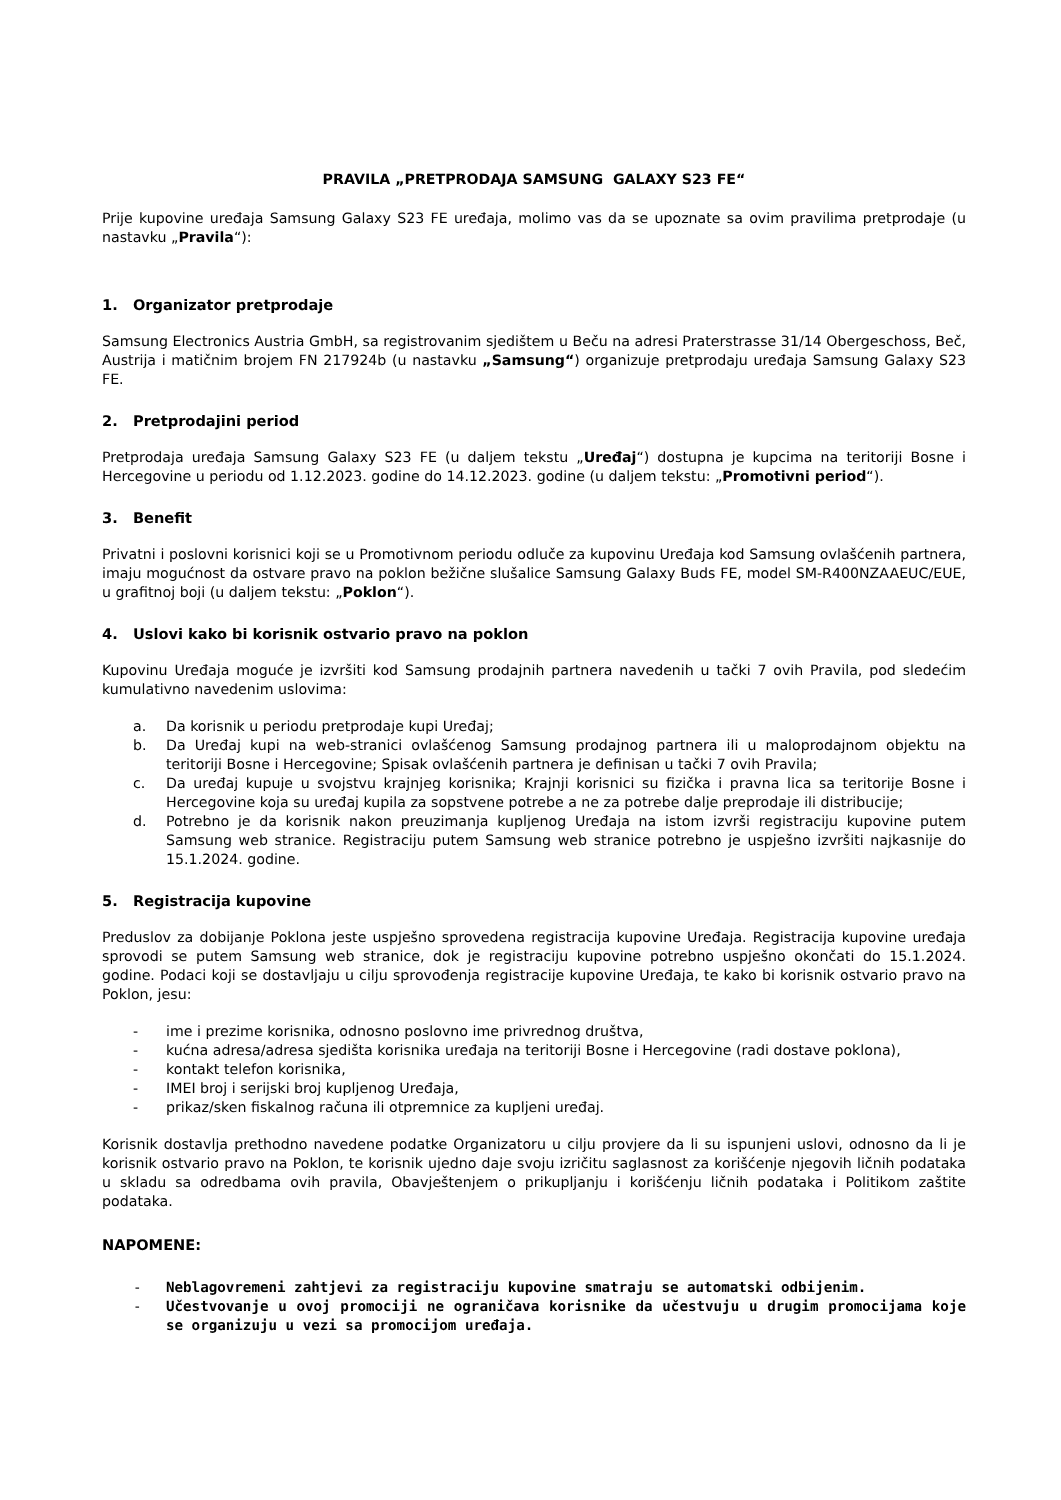PRAVILA „PRETPRODAJA SAMSUNG GALAXY S23 FE“
Prije kupovine uređaja Samsung Galaxy S23 FE uređaja, molimo vas da se upoznate sa ovim pravilima pretprodaje (u nastavku „Pravila“):
1. Organizator pretprodaje
Samsung Electronics Austria GmbH, sa registrovanim sjedištem u Beču na adresi Praterstrasse 31/14 Obergeschoss, Beč, Austrija i matičnim brojem FN 217924b (u nastavku „Samsung“) organizuje pretprodaju uređaja Samsung Galaxy S23 FE.
2. Pretprodajini period
Pretprodaja uređaja Samsung Galaxy S23 FE (u daljem tekstu „Uređaj“) dostupna je kupcima na teritoriji Bosne i Hercegovine u periodu od 1.12.2023. godine do 14.12.2023. godine (u daljem tekstu: „Promotivni period“).
3. Benefit
Privatni i poslovni korisnici koji se u Promotivnom periodu odluče za kupovinu Uređaja kod Samsung ovlašćenih partnera, imaju mogućnost da ostvare pravo na poklon bežične slušalice Samsung Galaxy Buds FE, model SM-R400NZAAEUC/EUE, u grafitnoj boji (u daljem tekstu: „Poklon“).
4. Uslovi kako bi korisnik ostvario pravo na poklon
Kupovinu Uređaja moguće je izvršiti kod Samsung prodajnih partnera navedenih u tački 7 ovih Pravila, pod sledećim kumulativno navedenim uslovima:
a. Da korisnik u periodu pretprodaje kupi Uređaj;
b. Da Uređaj kupi na web-stranici ovlašćenog Samsung prodajnog partnera ili u maloprodajnom objektu na teritoriji Bosne i Hercegovine; Spisak ovlašćenih partnera je definisan u tački 7 ovih Pravila;
c. Da uređaj kupuje u svojstvu krajnjeg korisnika; Krajnji korisnici su fizička i pravna lica sa teritorije Bosne i Hercegovine koja su uređaj kupila za sopstvene potrebe a ne za potrebe dalje preprodaje ili distribucije;
d. Potrebno je da korisnik nakon preuzimanja kupljenog Uređaja na istom izvrši registraciju kupovine putem Samsung web stranice. Registraciju putem Samsung web stranice potrebno je uspješno izvršiti najkasnije do 15.1.2024. godine.
5. Registracija kupovine
Preduslov za dobijanje Poklona jeste uspješno sprovedena registracija kupovine Uređaja. Registracija kupovine uređaja sprovodi se putem Samsung web stranice, dok je registraciju kupovine potrebno uspješno okončati do 15.1.2024. godine. Podaci koji se dostavljaju u cilju sprovođenja registracije kupovine Uređaja, te kako bi korisnik ostvario pravo na Poklon, jesu:
- ime i prezime korisnika, odnosno poslovno ime privrednog društva,
- kućna adresa/adresa sjedišta korisnika uređaja na teritoriji Bosne i Hercegovine (radi dostave poklona),
- kontakt telefon korisnika,
- IMEI broj i serijski broj kupljenog Uređaja,
- prikaz/sken fiskalnog računa ili otpremnice za kupljeni uređaj.
Korisnik dostavlja prethodno navedene podatke Organizatoru u cilju provjere da li su ispunjeni uslovi, odnosno da li je korisnik ostvario pravo na Poklon, te korisnik ujedno daje svoju izričitu saglasnost za korišćenje njegovih ličnih podataka u skladu sa odredbama ovih pravila, Obavještenjem o prikupljanju i korišćenju ličnih podataka i Politikom zaštite podataka.
NAPOMENE:
- Neblagovremeni zahtjevi za registraciju kupovine smatraju se automatski odbijenim.
- Učestvovanje u ovoj promociji ne ograničava korisnike da učestvuju u drugim promocijama koje se organizuju u vezi sa promocijom uređaja.